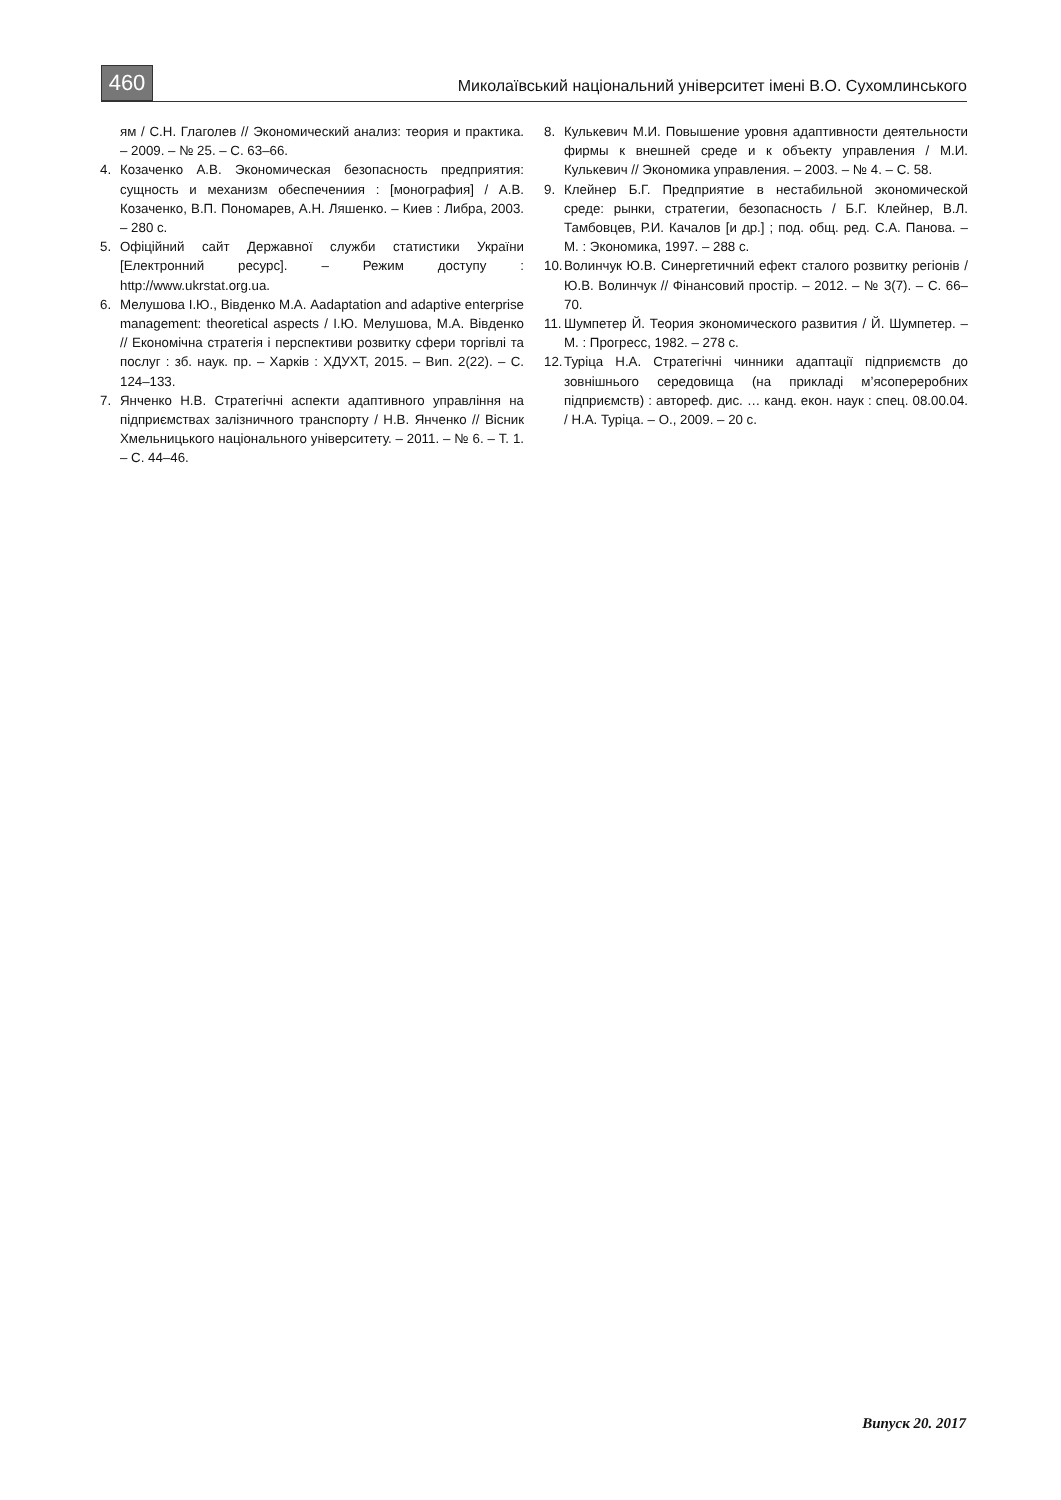460
Миколаївський національний університет імені В.О. Сухомлинського
ям / С.Н. Глаголев // Экономический анализ: теория и практика. – 2009. – № 25. – С. 63–66.
4. Козаченко А.В. Экономическая безопасность предприятия: сущность и механизм обеспечениия : [монография] / А.В. Козаченко, В.П. Пономарев, А.Н. Ляшенко. – Киев : Либра, 2003. – 280 с.
5. Офіційний сайт Державної служби статистики України [Електронний ресурс]. – Режим доступу : http://www.ukrstat.org.ua.
6. Мелушова І.Ю., Вівденко М.А. Aadaptation and adaptive enterprise management: theoretical aspects / І.Ю. Мелушова, М.А. Вівденко // Економічна стратегія і перспективи розвитку сфери торгівлі та послуг : зб. наук. пр. – Харків : ХДУХТ, 2015. – Вип. 2(22). – С. 124–133.
7. Янченко Н.В. Стратегічні аспекти адаптивного управління на підприємствах залізничного транспорту / Н.В. Янченко // Вісник Хмельницького національного університету. – 2011. – № 6. – Т. 1. – С. 44–46.
8. Кулькевич М.И. Повышение уровня адаптивности деятельности фирмы к внешней среде и к объекту управления / М.И. Кулькевич // Экономика управления. – 2003. – № 4. – С. 58.
9. Клейнер Б.Г. Предприятие в нестабильной экономической среде: рынки, стратегии, безопасность / Б.Г. Клейнер, В.Л. Тамбовцев, Р.И. Качалов [и др.] ; под. общ. ред. С.А. Панова. – М. : Экономика, 1997. – 288 с.
10. Волинчук Ю.В. Синергетичний ефект сталого розвитку регіонів / Ю.В. Волинчук // Фінансовий простір. – 2012. – № 3(7). – С. 66–70.
11. Шумпетер Й. Теория экономического развития / Й. Шумпетер. – М. : Прогресс, 1982. – 278 с.
12. Туріца Н.А. Стратегічні чинники адаптації підприємств до зовнішнього середовища (на прикладі м’ясопереробних підприємств) : автореф. дис. … канд. екон. наук : спец. 08.00.04. / Н.А. Туріца. – О., 2009. – 20 с.
Випуск 20. 2017